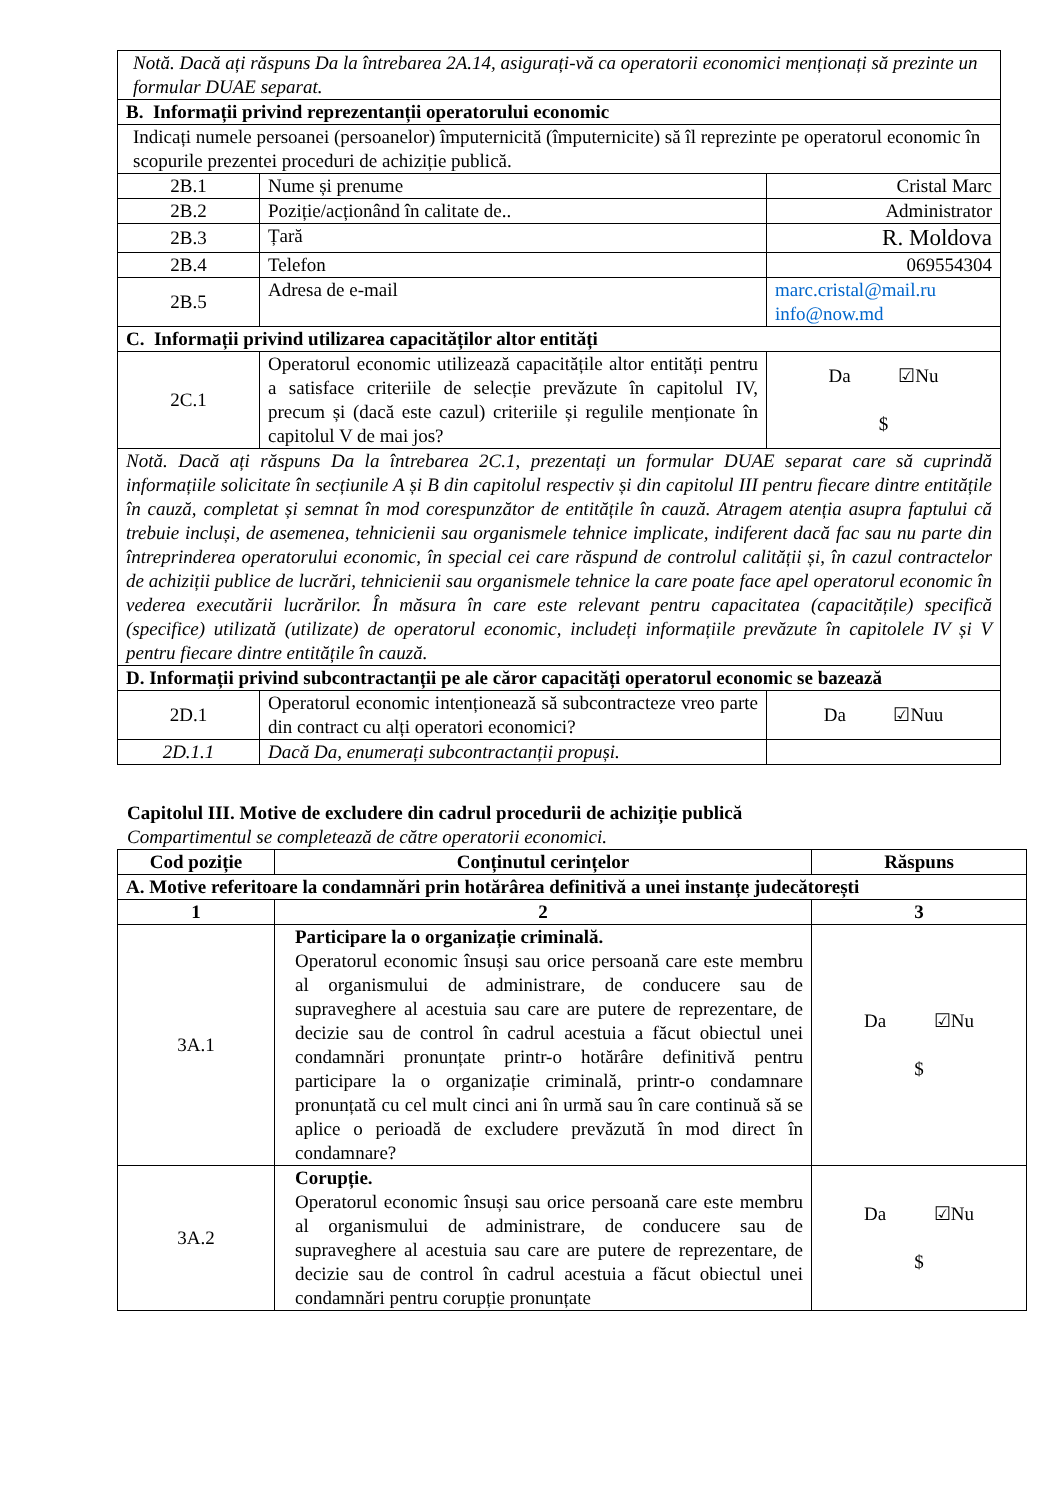| Notă. Dacă ați răspuns Da la întrebarea 2A.14, asigurați-vă ca operatorii economici menționați să prezinte un formular DUAE separat. | | |
| B. Informații privind reprezentanții operatorului economic | | |
| Indicați numele persoanei (persoanelor) împuternicită (împuternicite) să îl reprezinte pe operatorul economic în scopurile prezentei proceduri de achiziție publică. | | |
| 2B.1 | Nume și prenume | Cristal Marc |
| 2B.2 | Poziție/acționând în calitate de.. | Administrator |
| 2B.3 | Țară | R. Moldova |
| 2B.4 | Telefon | 069554304 |
| 2B.5 | Adresa de e-mail | marc.cristal@mail.ru info@now.md |
| C. Informații privind utilizarea capacităților altor entități | | |
| 2C.1 | Operatorul economic utilizează capacitățile altor entități pentru a satisface criteriile de selecție prevăzute în capitolul IV, precum și (dacă este cazul) criteriile și regulile menționate în capitolul V de mai jos? | Da ☑Nu $ |
| Notă. Dacă ați răspuns Da la întrebarea 2C.1, prezentați un formular DUAE separat care să cuprindă informațiile solicitate în secțiunile A și B din capitolul respectiv și din capitolul III pentru fiecare dintre entitățile în cauză, completat și semnat în mod corespunzător de entitățile în cauză. Atragem atenția asupra faptului că trebuie incluși, de asemenea, tehnicienii sau organismele tehnice implicate, indiferent dacă fac sau nu parte din întreprinderea operatorului economic, în special cei care răspund de controlul calității și, în cazul contractelor de achiziții publice de lucrări, tehnicienii sau organismele tehnice la care poate face apel operatorul economic în vederea executării lucrărilor. În măsura în care este relevant pentru capacitatea (capacitățile) specifică (specifice) utilizată (utilizate) de operatorul economic, includeți informațiile prevăzute în capitolele IV și V pentru fiecare dintre entitățile în cauză. | | |
| D. Informații privind subcontractanții pe ale căror capacități operatorul economic se bazează | | |
| 2D.1 | Operatorul economic intenționează să subcontracteze vreo parte din contract cu alți operatori economici? | Da ☑Nuu |
| 2D.1.1 | Dacă Da, enumerați subcontractanții propuși. | |
Capitolul III. Motive de excludere din cadrul procedurii de achiziție publică
Compartimentul se completează de către operatorii economici.
| Cod poziție | Conținutul cerințelor | Răspuns |
| --- | --- | --- |
| A. Motive referitoare la condamnări prin hotărârea definitivă a unei instanțe judecătorești | | |
| 1 | 2 | 3 |
| 3A.1 | Participare la o organizație criminală. Operatorul economic însuși sau orice persoană care este membru al organismului de administrare, de conducere sau de supraveghere al acestuia sau care are putere de reprezentare, de decizie sau de control în cadrul acestuia a făcut obiectul unei condamnări pronunțate printr-o hotărâre definitivă pentru participare la o organizație criminală, printr-o condamnare pronunțată cu cel mult cinci ani în urmă sau în care continuă să se aplice o perioadă de excludere prevăzută în mod direct în condamnare? | Da ☑Nu $ |
| 3A.2 | Corupție. Operatorul economic însuși sau orice persoană care este membru al organismului de administrare, de conducere sau de supraveghere al acestuia sau care are putere de reprezentare, de decizie sau de control în cadrul acestuia a făcut obiectul unei condamnări pentru corupție pronunțate | Da ☑Nu $ |